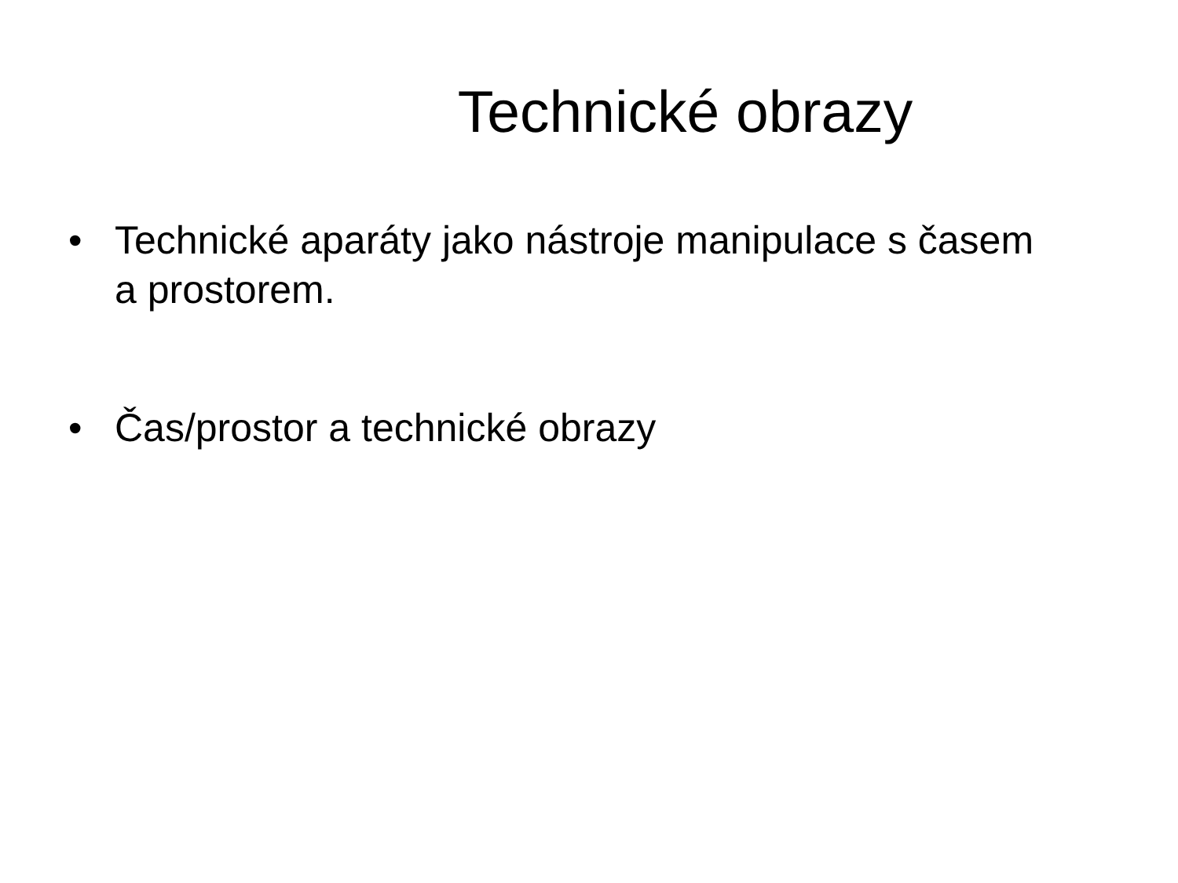Technické obrazy
• Technické aparáty jako nástroje manipulace s časem a prostorem.
• Čas/prostor a technické obrazy